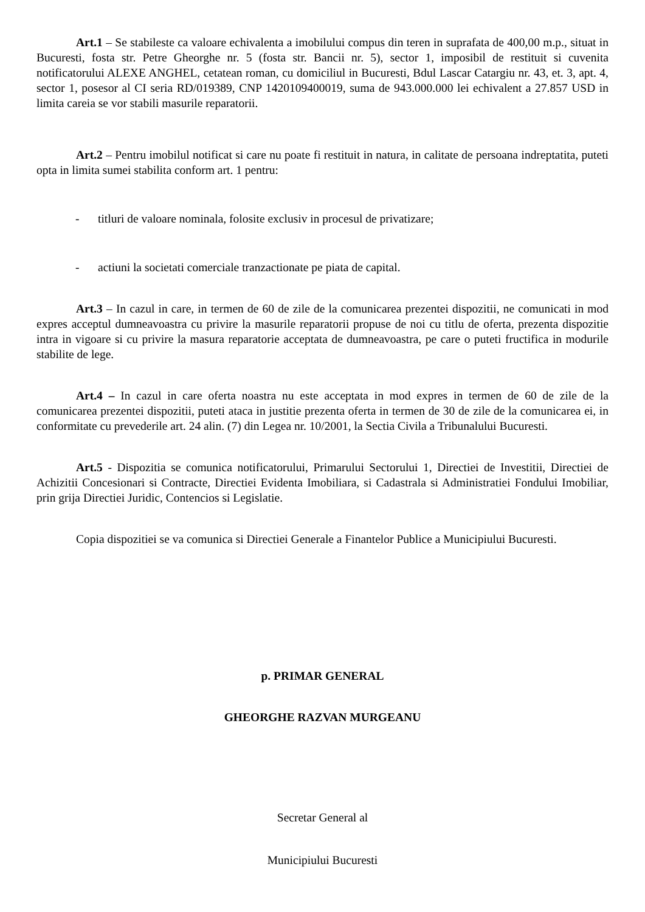Art.1 – Se stabileste ca valoare echivalenta a imobilului compus din teren in suprafata de 400,00 m.p., situat in Bucuresti, fosta str. Petre Gheorghe nr. 5 (fosta str. Bancii nr. 5), sector 1, imposibil de restituit si cuvenita notificatorului ALEXE ANGHEL, cetatean roman, cu domiciliul in Bucuresti, Bdul Lascar Catargiu nr. 43, et. 3, apt. 4, sector 1, posesor al CI seria RD/019389, CNP 1420109400019, suma de 943.000.000 lei echivalent a 27.857 USD in limita careia se vor stabili masurile reparatorii.
Art.2 – Pentru imobilul notificat si care nu poate fi restituit in natura, in calitate de persoana indreptatita, puteti opta in limita sumei stabilita conform art. 1 pentru:
- titluri de valoare nominala, folosite exclusiv in procesul de privatizare;
- actiuni la societati comerciale tranzactionate pe piata de capital.
Art.3 – In cazul in care, in termen de 60 de zile de la comunicarea prezentei dispozitii, ne comunicati in mod expres acceptul dumneavoastra cu privire la masurile reparatorii propuse de noi cu titlu de oferta, prezenta dispozitie intra in vigoare si cu privire la masura reparatorie acceptata de dumneavoastra, pe care o puteti fructifica in modurile stabilite de lege.
Art.4 – In cazul in care oferta noastra nu este acceptata in mod expres in termen de 60 de zile de la comunicarea prezentei dispozitii, puteti ataca in justitie prezenta oferta in termen de 30 de zile de la comunicarea ei, in conformitate cu prevederile art. 24 alin. (7) din Legea nr. 10/2001, la Sectia Civila a Tribunalului Bucuresti.
Art.5 - Dispozitia se comunica notificatorului, Primarului Sectorului 1, Directiei de Investitii, Directiei de Achizitii Concesionari si Contracte, Directiei Evidenta Imobiliara, si Cadastrala si Administratiei Fondului Imobiliar, prin grija Directiei Juridic, Contencios si Legislatie.
Copia dispozitiei se va comunica si Directiei Generale a Finantelor Publice a Municipiului Bucuresti.
p. PRIMAR GENERAL
GHEORGHE RAZVAN MURGEANU
Secretar General al
Municipiului Bucuresti